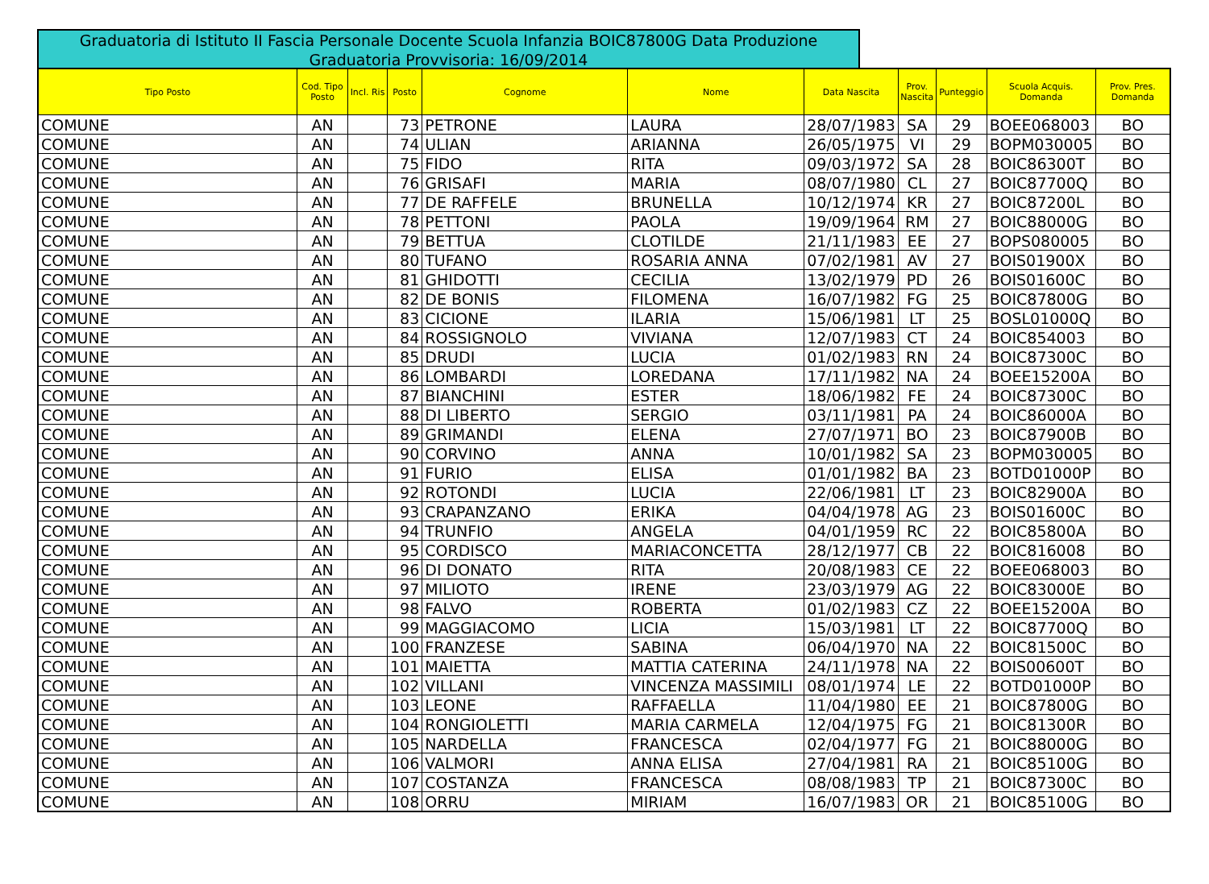Graduatoria di Istituto II Fascia Personale Docente Scuola Infanzia BOIC87800G Data Produzione Graduatoria Provvisoria: 16/09/2014
| Tipo Posto | Cod. Tipo Posto | Incl. Ris | Posto | Cognome | Nome | Data Nascita | Prov. Nascita | Punteggio | Scuola Acquis. Domanda | Prov. Pres. Domanda |
| --- | --- | --- | --- | --- | --- | --- | --- | --- | --- | --- |
| COMUNE | AN | | 73 | PETRONE | LAURA | 28/07/1983 | SA | 29 | BOEE068003 | BO |
| COMUNE | AN | | 74 | ULIAN | ARIANNA | 26/05/1975 | VI | 29 | BOPM030005 | BO |
| COMUNE | AN | | 75 | FIDO | RITA | 09/03/1972 | SA | 28 | BOIC86300T | BO |
| COMUNE | AN | | 76 | GRISAFI | MARIA | 08/07/1980 | CL | 27 | BOIC87700Q | BO |
| COMUNE | AN | | 77 | DE RAFFELE | BRUNELLA | 10/12/1974 | KR | 27 | BOIC87200L | BO |
| COMUNE | AN | | 78 | PETTONI | PAOLA | 19/09/1964 | RM | 27 | BOIC88000G | BO |
| COMUNE | AN | | 79 | BETTUA | CLOTILDE | 21/11/1983 | EE | 27 | BOPS080005 | BO |
| COMUNE | AN | | 80 | TUFANO | ROSARIA ANNA | 07/02/1981 | AV | 27 | BOIS01900X | BO |
| COMUNE | AN | | 81 | GHIDOTTI | CECILIA | 13/02/1979 | PD | 26 | BOIS01600C | BO |
| COMUNE | AN | | 82 | DE BONIS | FILOMENA | 16/07/1982 | FG | 25 | BOIC87800G | BO |
| COMUNE | AN | | 83 | CICIONE | ILARIA | 15/06/1981 | LT | 25 | BOSL01000Q | BO |
| COMUNE | AN | | 84 | ROSSIGNOLO | VIVIANA | 12/07/1983 | CT | 24 | BOIC854003 | BO |
| COMUNE | AN | | 85 | DRUDI | LUCIA | 01/02/1983 | RN | 24 | BOIC87300C | BO |
| COMUNE | AN | | 86 | LOMBARDI | LOREDANA | 17/11/1982 | NA | 24 | BOEE15200A | BO |
| COMUNE | AN | | 87 | BIANCHINI | ESTER | 18/06/1982 | FE | 24 | BOIC87300C | BO |
| COMUNE | AN | | 88 | DI LIBERTO | SERGIO | 03/11/1981 | PA | 24 | BOIC86000A | BO |
| COMUNE | AN | | 89 | GRIMANDI | ELENA | 27/07/1971 | BO | 23 | BOIC87900B | BO |
| COMUNE | AN | | 90 | CORVINO | ANNA | 10/01/1982 | SA | 23 | BOPM030005 | BO |
| COMUNE | AN | | 91 | FURIO | ELISA | 01/01/1982 | BA | 23 | BOTD01000P | BO |
| COMUNE | AN | | 92 | ROTONDI | LUCIA | 22/06/1981 | LT | 23 | BOIC82900A | BO |
| COMUNE | AN | | 93 | CRAPANZANO | ERIKA | 04/04/1978 | AG | 23 | BOIS01600C | BO |
| COMUNE | AN | | 94 | TRUNFIO | ANGELA | 04/01/1959 | RC | 22 | BOIC85800A | BO |
| COMUNE | AN | | 95 | CORDISCO | MARIACONCETTA | 28/12/1977 | CB | 22 | BOIC816008 | BO |
| COMUNE | AN | | 96 | DI DONATO | RITA | 20/08/1983 | CE | 22 | BOEE068003 | BO |
| COMUNE | AN | | 97 | MILIOTO | IRENE | 23/03/1979 | AG | 22 | BOIC83000E | BO |
| COMUNE | AN | | 98 | FALVO | ROBERTA | 01/02/1983 | CZ | 22 | BOEE15200A | BO |
| COMUNE | AN | | 99 | MAGGIACOMO | LICIA | 15/03/1981 | LT | 22 | BOIC87700Q | BO |
| COMUNE | AN | | 100 | FRANZESE | SABINA | 06/04/1970 | NA | 22 | BOIC81500C | BO |
| COMUNE | AN | | 101 | MAIETTA | MATTIA CATERINA | 24/11/1978 | NA | 22 | BOIS00600T | BO |
| COMUNE | AN | | 102 | VILLANI | VINCENZA MASSIMILI | 08/01/1974 | LE | 22 | BOTD01000P | BO |
| COMUNE | AN | | 103 | LEONE | RAFFAELLA | 11/04/1980 | EE | 21 | BOIC87800G | BO |
| COMUNE | AN | | 104 | RONGIOLETTI | MARIA CARMELA | 12/04/1975 | FG | 21 | BOIC81300R | BO |
| COMUNE | AN | | 105 | NARDELLA | FRANCESCA | 02/04/1977 | FG | 21 | BOIC88000G | BO |
| COMUNE | AN | | 106 | VALMORI | ANNA ELISA | 27/04/1981 | RA | 21 | BOIC85100G | BO |
| COMUNE | AN | | 107 | COSTANZA | FRANCESCA | 08/08/1983 | TP | 21 | BOIC87300C | BO |
| COMUNE | AN | | 108 | ORRU | MIRIAM | 16/07/1983 | OR | 21 | BOIC85100G | BO |